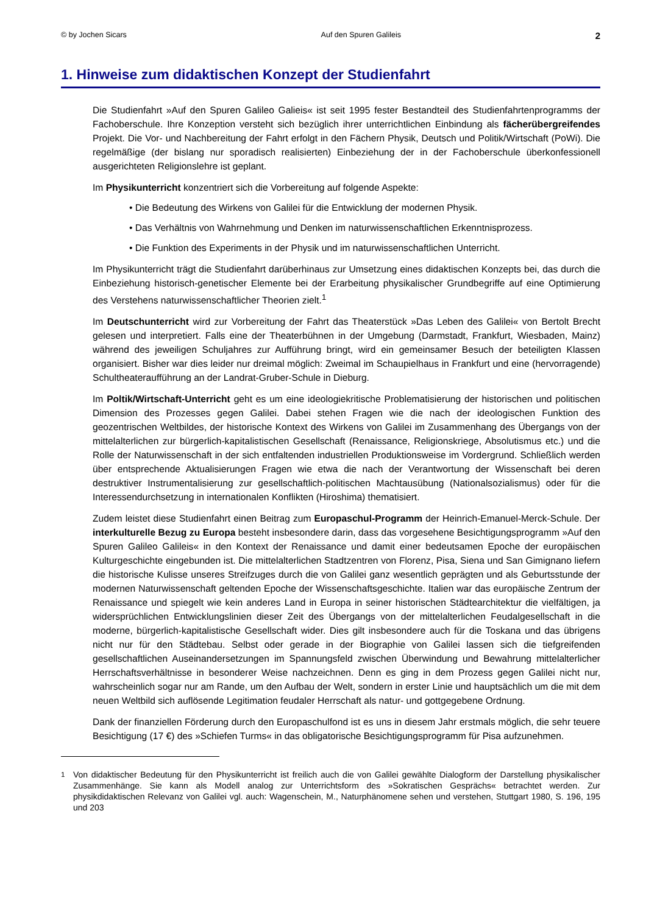© by Jochen Sicars Auf den Spuren Galileis 2
1. Hinweise zum didaktischen Konzept der Studienfahrt
Die Studienfahrt »Auf den Spuren Galileo Galieis« ist seit 1995 fester Bestandteil des Studienfahrten­programms der Fachoberschule. Ihre Konzeption versteht sich bezüglich ihrer unterrichtlichen Einbindung als fächerübergreifendes Projekt. Die Vor- und Nachbereitung der Fahrt erfolgt in den Fächern Physik, Deutsch und Politik/Wirtschaft (PoWi). Die regelmäßige (der bislang nur sporadisch realisierten) Einbezie­hung der in der Fachoberschule überkonfessionell ausgerichteten Religionslehre ist geplant.
Im Physikunterricht konzentriert sich die Vorbereitung auf folgende Aspekte:
• Die Bedeutung des Wirkens von Galilei für die Entwicklung der modernen Physik.
• Das Verhältnis von Wahrnehmung und Denken im naturwissenschaftlichen Erkenntnisprozess.
• Die Funktion des Experiments in der Physik und im naturwissenschaftlichen Unterricht.
Im Physikunterricht trägt die Studienfahrt darüberhinaus zur Umsetzung eines didaktischen Konzepts bei, das durch die Einbeziehung historisch-genetischer Elemente bei der Erarbeitung physikalischer Grund­begriffe auf eine Optimierung des Verstehens naturwissenschaftlicher Theorien zielt.<sup>1</sup>
Im Deutschunterricht wird zur Vorbereitung der Fahrt das Theaterstück »Das Leben des Galilei« von Bertolt Brecht gelesen und interpretiert. Falls eine der Theaterbühnen in der Umgebung (Darmstadt, Frankfurt, Wiesbaden, Mainz) während des jeweiligen Schuljahres zur Aufführung bringt, wird ein gemeinsamer Besuch der beteiligten Klassen organisiert. Bisher war dies leider nur dreimal möglich: Zweimal im Schaupielhaus in Frankfurt und eine (hervorragende) Schultheateraufführung an der Landrat-Gruber-Schule in Dieburg.
Im Poltik/Wirtschaft-Unterricht geht es um eine ideologiekritische Problematisierung der historischen und politischen Dimension des Prozesses gegen Galilei. Dabei stehen Fragen wie die nach der ideologi­schen Funktion des geozentrischen Weltbildes, der historische Kontext des Wirkens von Galilei im Zusammenhang des Übergangs von der mittelalterlichen zur bürgerlich-kapitalistischen Gesellschaft (Renaissance, Religionskriege, Absolutismus etc.) und die Rolle der Naturwissenschaft in der sich entfal­tenden industriellen Produktionsweise im Vordergrund. Schließlich werden über entsprechende Aktualisie­rungen Fragen wie etwa die nach der Verantwortung der Wissenschaft bei deren destruktiver Instrumen­talisierung zur gesellschaftlich-politischen Machtausübung (Nationalsozialismus) oder für die Interessen­durchsetzung in internationalen Konflikten (Hiroshima) thematisiert.
Zudem leistet diese Studienfahrt einen Beitrag zum Europaschul-Programm der Heinrich-Emanuel-Merck-Schule. Der interkulturelle Bezug zu Europa besteht insbesondere darin, dass das vorgesehene Besichtigungsprogramm »Auf den Spuren Galileo Galileis« in den Kontext der Renaissance und damit einer bedeutsamen Epoche der europäischen Kulturgeschichte eingebunden ist. Die mittelalterlichen Stadtzentren von Florenz, Pisa, Siena und San Gimignano liefern die historische Kulisse unseres Streif­zuges durch die von Galilei ganz wesentlich geprägten und als Geburtsstunde der modernen Natur­wissenschaft geltenden Epoche der Wissenschaftsgeschichte. Italien war das europäische Zentrum der Renaissance und spiegelt wie kein anderes Land in Europa in seiner historischen Städtearchitektur die vielfältigen, ja widersprüchlichen Entwicklungslinien dieser Zeit des Übergangs von der mittelalterlichen Feudalgesellschaft in die moderne, bürgerlich-kapitalistische Gesellschaft wider. Dies gilt insbesondere auch für die Toskana und das übrigens nicht nur für den Städtebau. Selbst oder gerade in der Biographie von Galilei lassen sich die tiefgreifenden gesellschaftlichen Auseinandersetzungen im Spannungsfeld zwischen Überwindung und Bewahrung mittelalterlicher Herrschaftsverhältnisse in besonderer Weise nachzeichnen. Denn es ging in dem Prozess gegen Galilei nicht nur, wahrscheinlich sogar nur am Rande, um den Aufbau der Welt, sondern in erster Linie und hauptsächlich um die mit dem neuen Weltbild sich auflösende Legitimation feudaler Herrschaft als natur- und gottgegebene Ordnung.
Dank der finanziellen Förderung durch den Europaschulfond ist es uns in diesem Jahr erstmals möglich, die sehr teuere Besichtigung (17 €) des »Schiefen Turms« in das obligatorische Besichtigungsprogramm für Pisa aufzunehmen.
<sup>1</sup> Von didaktischer Bedeutung für den Physikunterricht ist freilich auch die von Galilei gewählte Dialogform der Darstellung physikalischer Zusammenhänge. Sie kann als Modell analog zur Unterrichtsform des »Sokratischen Gesprächs« betrachtet werden. Zur physikdidaktischen Relevanz von Galilei vgl. auch: Wagenschein, M., Naturphänomene sehen und verstehen, Stuttgart 1980, S. 196, 195 und 203